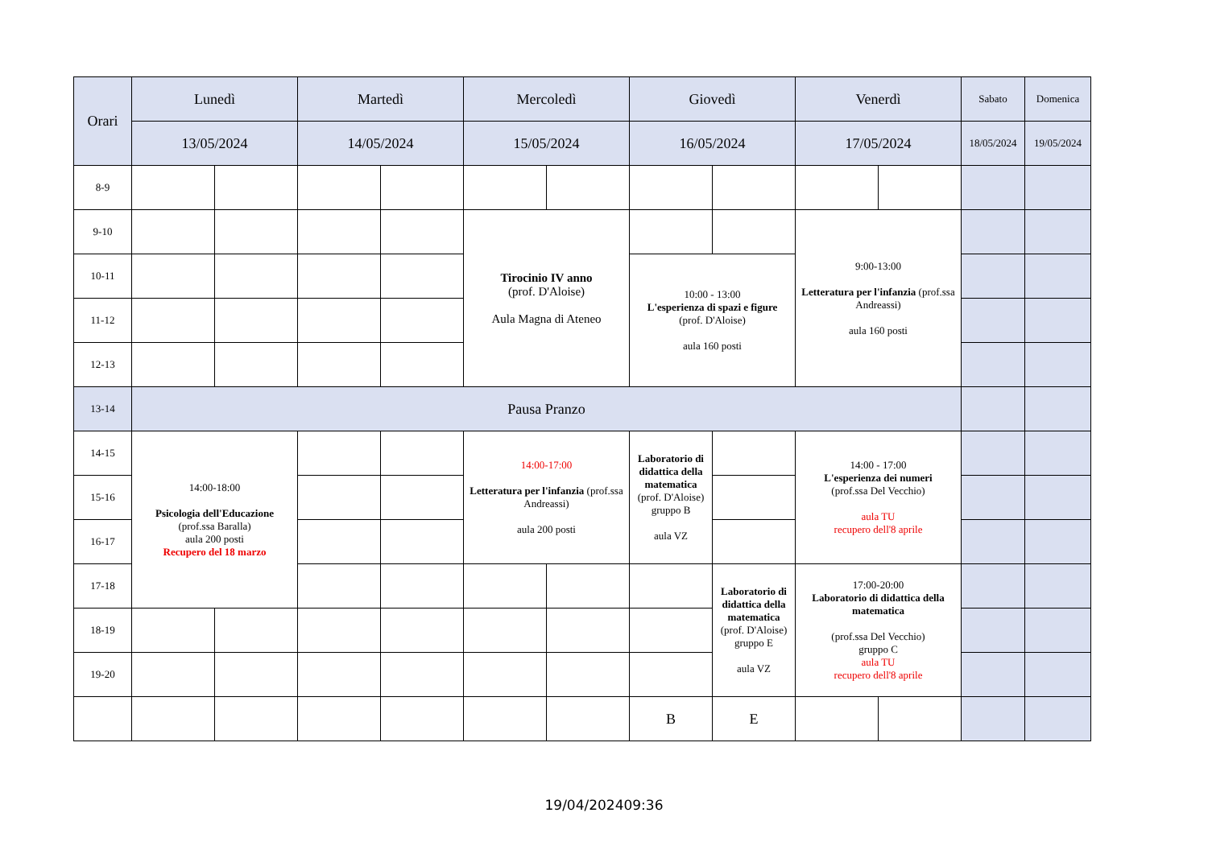| Orari | Lunedì | | Martedì | | Mercoledì | | Giovedì | | Venerdì | | Sabato | Domenica |
| --- | --- | --- | --- | --- | --- | --- | --- | --- | --- | --- | --- | --- |
| | 13/05/2024 | | 14/05/2024 | | 15/05/2024 | | 16/05/2024 | | 17/05/2024 | | 18/05/2024 | 19/05/2024 |
| 8-9 | | | | | | | | | | | | |
| 9-10 | | | | | Tirocinio IV anno (prof. D'Aloise) Aula Magna di Ateneo | | | | 9:00-13:00 Letteratura per l'infanzia (prof.ssa Andreassi) aula 160 posti | | | |
| 10-11 | | | | | | | 10:00 - 13:00 L'esperienza di spazi e figure (prof. D'Aloise) aula 160 posti | | | | | |
| 11-12 | | | | | | | | | | | | |
| 12-13 | | | | | | | | | | | | |
| 13-14 | Pausa Pranzo | | | | | | | | | | | |
| 14-15 | 14:00-18:00 Psicologia dell'Educazione (prof.ssa Baralla) aula 200 posti Recupero del 18 marzo | | | | 14:00-17:00 Letteratura per l'infanzia (prof.ssa Andreassi) aula 200 posti | | Laboratorio di didattica della matematica (prof. D'Aloise) gruppo B aula VZ | | 14:00 - 17:00 L'esperienza dei numeri (prof.ssa Del Vecchio) aula TU recupero dell'8 aprile | | | |
| 15-16 | | | | | | | | | | | | |
| 16-17 | | | | | | | | | | | | |
| 17-18 | | | | | | | | Laboratorio di didattica della matematica (prof. D'Aloise) gruppo E aula VZ | 17:00-20:00 Laboratorio di didattica della matematica (prof.ssa Del Vecchio) gruppo C aula TU recupero dell'8 aprile | | | |
| 18-19 | | | | | | | | | | | | |
| 19-20 | | | | | | | | | | | | |
| | | | | | | | B | E | | | | |
19/04/202409:36